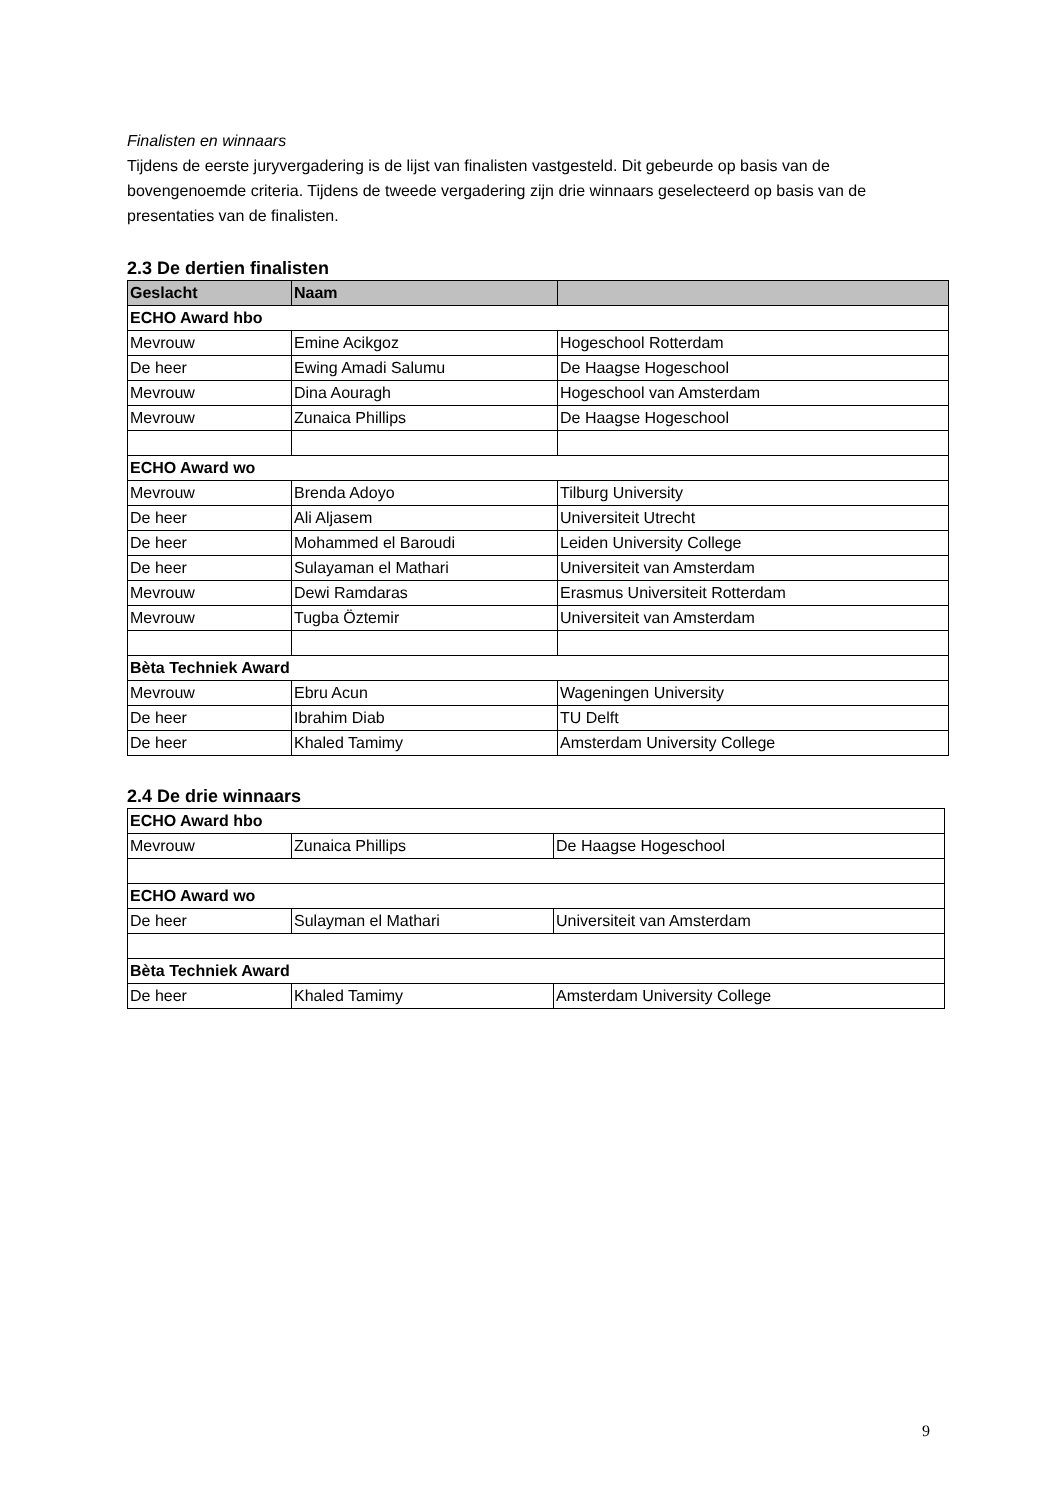Finalisten en winnaars
Tijdens de eerste juryvergadering is de lijst van finalisten vastgesteld. Dit gebeurde op basis van de bovengenoemde criteria. Tijdens de tweede vergadering zijn drie winnaars geselecteerd op basis van de presentaties van de finalisten.
2.3 De dertien finalisten
| Geslacht | Naam | |
| --- | --- | --- |
| ECHO Award hbo | | |
| Mevrouw | Emine Acikgoz | Hogeschool Rotterdam |
| De heer | Ewing Amadi Salumu | De Haagse Hogeschool |
| Mevrouw | Dina Aouragh | Hogeschool van Amsterdam |
| Mevrouw | Zunaica Phillips | De Haagse Hogeschool |
| ECHO Award wo | | |
| Mevrouw | Brenda Adoyo | Tilburg University |
| De heer | Ali Aljasem | Universiteit Utrecht |
| De heer | Mohammed el Baroudi | Leiden University College |
| De heer | Sulayaman el Mathari | Universiteit van Amsterdam |
| Mevrouw | Dewi Ramdaras | Erasmus Universiteit Rotterdam |
| Mevrouw | Tugba Öztemir | Universiteit van Amsterdam |
| Bèta Techniek Award | | |
| Mevrouw | Ebru Acun | Wageningen University |
| De heer | Ibrahim Diab | TU Delft |
| De heer | Khaled Tamimy | Amsterdam University College |
2.4 De drie winnaars
| ECHO Award hbo | | |
| Mevrouw | Zunaica Phillips | De Haagse Hogeschool |
| ECHO Award wo | | |
| De heer | Sulayman el Mathari | Universiteit van Amsterdam |
| Bèta Techniek Award | | |
| De heer | Khaled Tamimy | Amsterdam University College |
9